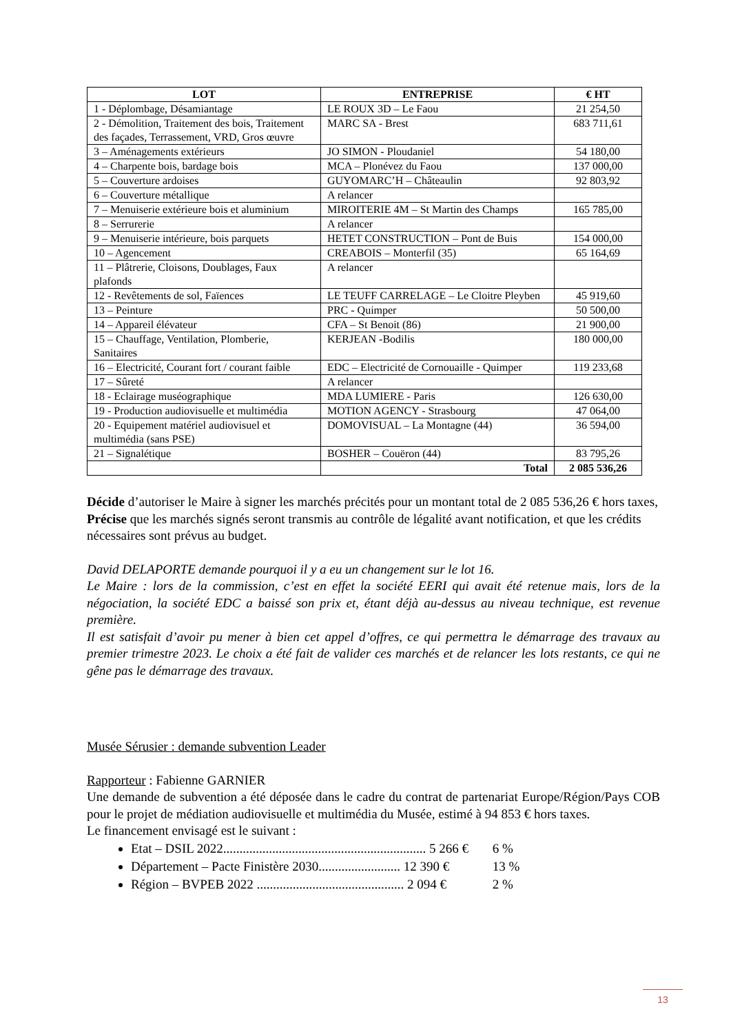| LOT | ENTREPRISE | € HT |
| --- | --- | --- |
| 1 - Déplombage, Désamiantage | LE ROUX 3D – Le Faou | 21 254,50 |
| 2 - Démolition, Traitement des bois, Traitement des façades, Terrassement, VRD, Gros œuvre | MARC SA - Brest | 683 711,61 |
| 3 – Aménagements extérieurs | JO SIMON - Ploudaniel | 54 180,00 |
| 4 – Charpente bois, bardage bois | MCA – Plonévez du Faou | 137 000,00 |
| 5 – Couverture ardoises | GUYOMARC’H – Châteaulin | 92 803,92 |
| 6 – Couverture métallique | A relancer | |
| 7 – Menuiserie extérieure bois et aluminium | MIROITERIE 4M – St Martin des Champs | 165 785,00 |
| 8 – Serrurerie | A relancer | |
| 9 – Menuiserie intérieure, bois parquets | HETET CONSTRUCTION – Pont de Buis | 154 000,00 |
| 10 – Agencement | CREABOIS – Monterfil (35) | 65 164,69 |
| 11 – Plâtrerie, Cloisons, Doublages, Faux plafonds | A relancer | |
| 12 - Revêtements de sol, Faïences | LE TEUFF CARRELAGE – Le Cloitre Pleyben | 45 919,60 |
| 13 – Peinture | PRC - Quimper | 50 500,00 |
| 14 – Appareil élévateur | CFA – St Benoit (86) | 21 900,00 |
| 15 – Chauffage, Ventilation, Plomberie, Sanitaires | KERJEAN -Bodilis | 180 000,00 |
| 16 – Electricité, Courant fort / courant faible | EDC – Electricité de Cornouaille - Quimper | 119 233,68 |
| 17 – Sûreté | A relancer | |
| 18 - Eclairage muséographique | MDA LUMIERE - Paris | 126 630,00 |
| 19 - Production audiovisuelle et multimédia | MOTION AGENCY - Strasbourg | 47 064,00 |
| 20 - Equipement matériel audiovisuel et multimédia (sans PSE) | DOMOVISUAL – La Montagne (44) | 36 594,00 |
| 21 – Signalétique | BOSHER – Couëron (44) | 83 795,26 |
| | Total | 2 085 536,26 |
Décide d’autoriser le Maire à signer les marchés précités pour un montant total de 2 085 536,26 € hors taxes,
Précise que les marchés signés seront transmis au contrôle de légalité avant notification, et que les crédits nécessaires sont prévus au budget.
David DELAPORTE demande pourquoi il y a eu un changement sur le lot 16.
Le Maire : lors de la commission, c’est en effet la société EERI qui avait été retenue mais, lors de la négociation, la société EDC a baissé son prix et, étant déjà au-dessus au niveau technique, est revenue première.
Il est satisfait d’avoir pu mener à bien cet appel d’offres, ce qui permettra le démarrage des travaux au premier trimestre 2023. Le choix a été fait de valider ces marchés et de relancer les lots restants, ce qui ne gêne pas le démarrage des travaux.
Musée Sérusier : demande subvention Leader
Rapporteur : Fabienne GARNIER
Une demande de subvention a été déposée dans le cadre du contrat de partenariat Europe/Région/Pays COB pour le projet de médiation audiovisuelle et multimédia du Musée, estimé à 94 853 € hors taxes.
Le financement envisagé est le suivant :
Etat – DSIL 2022.............................................................. 5 266 € 6 %
Département – Pacte Finistère 2030......................... 12 390 € 13 %
Région – BVPEB 2022 ............................................. 2 094 € 2 %
13